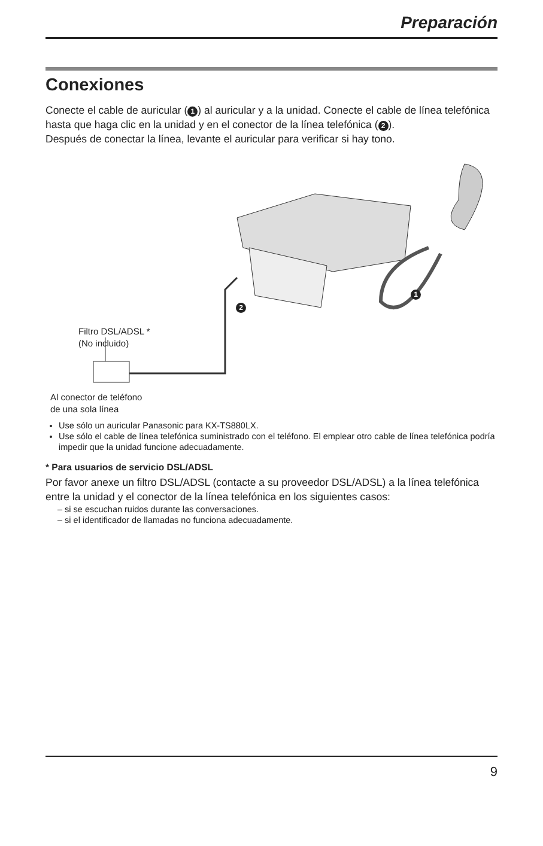Preparación
Conexiones
Conecte el cable de auricular (1) al auricular y a la unidad. Conecte el cable de línea telefónica hasta que haga clic en la unidad y en el conector de la línea telefónica (2).
Después de conectar la línea, levante el auricular para verificar si hay tono.
1
2
Filtro DSL/ADSL *
(No incluido)
Al conector de teléfono
de una sola línea
Use sólo un auricular Panasonic para KX-TS880LX.
Use sólo el cable de línea telefónica suministrado con el teléfono. El emplear otro cable de línea telefónica podría impedir que la unidad funcione adecuadamente.
* Para usuarios de servicio DSL/ADSL
Por favor anexe un filtro DSL/ADSL (contacte a su proveedor DSL/ADSL) a la línea telefónica entre la unidad y el conector de la línea telefónica en los siguientes casos:
– si se escuchan ruidos durante las conversaciones.
– si el identificador de llamadas no funciona adecuadamente.
9